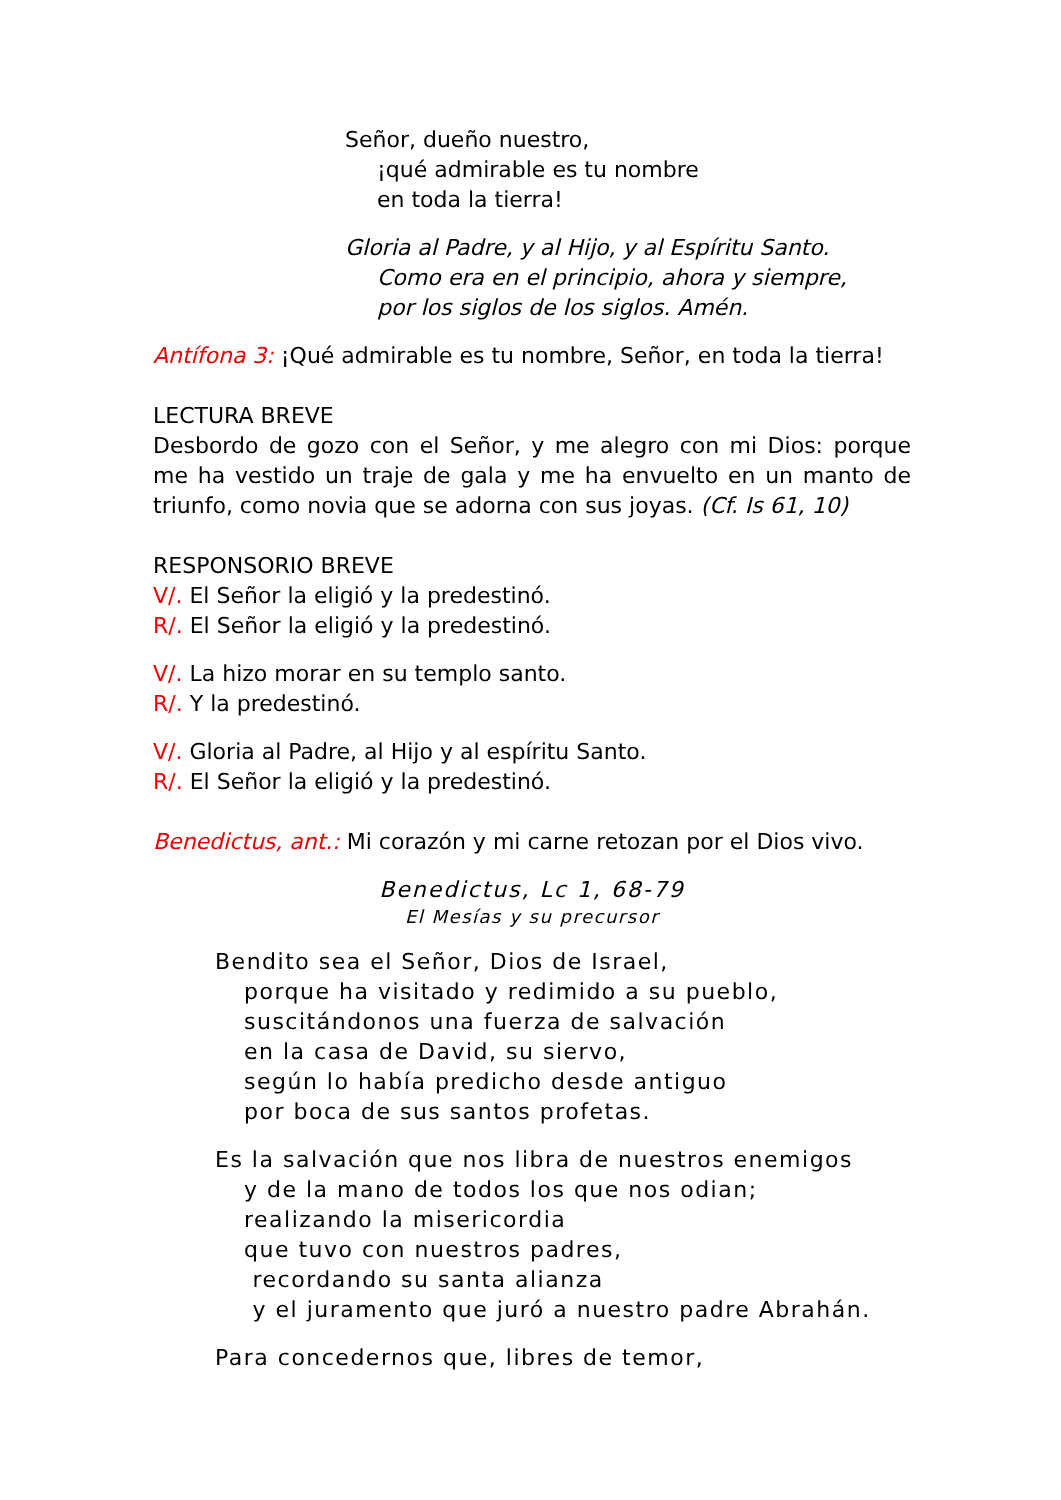Señor, dueño nuestro,
¡qué admirable es tu nombre
en toda la tierra!
Gloria al Padre, y al Hijo, y al Espíritu Santo.
Como era en el principio, ahora y siempre,
por los siglos de los siglos. Amén.
Antífona 3: ¡Qué admirable es tu nombre, Señor, en toda la tierra!
LECTURA BREVE
Desbordo de gozo con el Señor, y me alegro con mi Dios: porque me ha vestido un traje de gala y me ha envuelto en un manto de triunfo, como novia que se adorna con sus joyas. (Cf. Is 61, 10)
RESPONSORIO BREVE
V/. El Señor la eligió y la predestinó.
R/. El Señor la eligió y la predestinó.
V/. La hizo morar en su templo santo.
R/. Y la predestinó.
V/. Gloria al Padre, al Hijo y al espíritu Santo.
R/. El Señor la eligió y la predestinó.
Benedictus, ant.: Mi corazón y mi carne retozan por el Dios vivo.
Benedictus, Lc 1, 68-79
El Mesías y su precursor
Bendito sea el Señor, Dios de Israel,
porque ha visitado y redimido a su pueblo,
suscitándonos una fuerza de salvación
en la casa de David, su siervo,
según lo había predicho desde antiguo
por boca de sus santos profetas.
Es la salvación que nos libra de nuestros enemigos
y de la mano de todos los que nos odian;
realizando la misericordia
que tuvo con nuestros padres,
recordando su santa alianza
y el juramento que juró a nuestro padre Abrahán.
Para concedernos que, libres de temor,